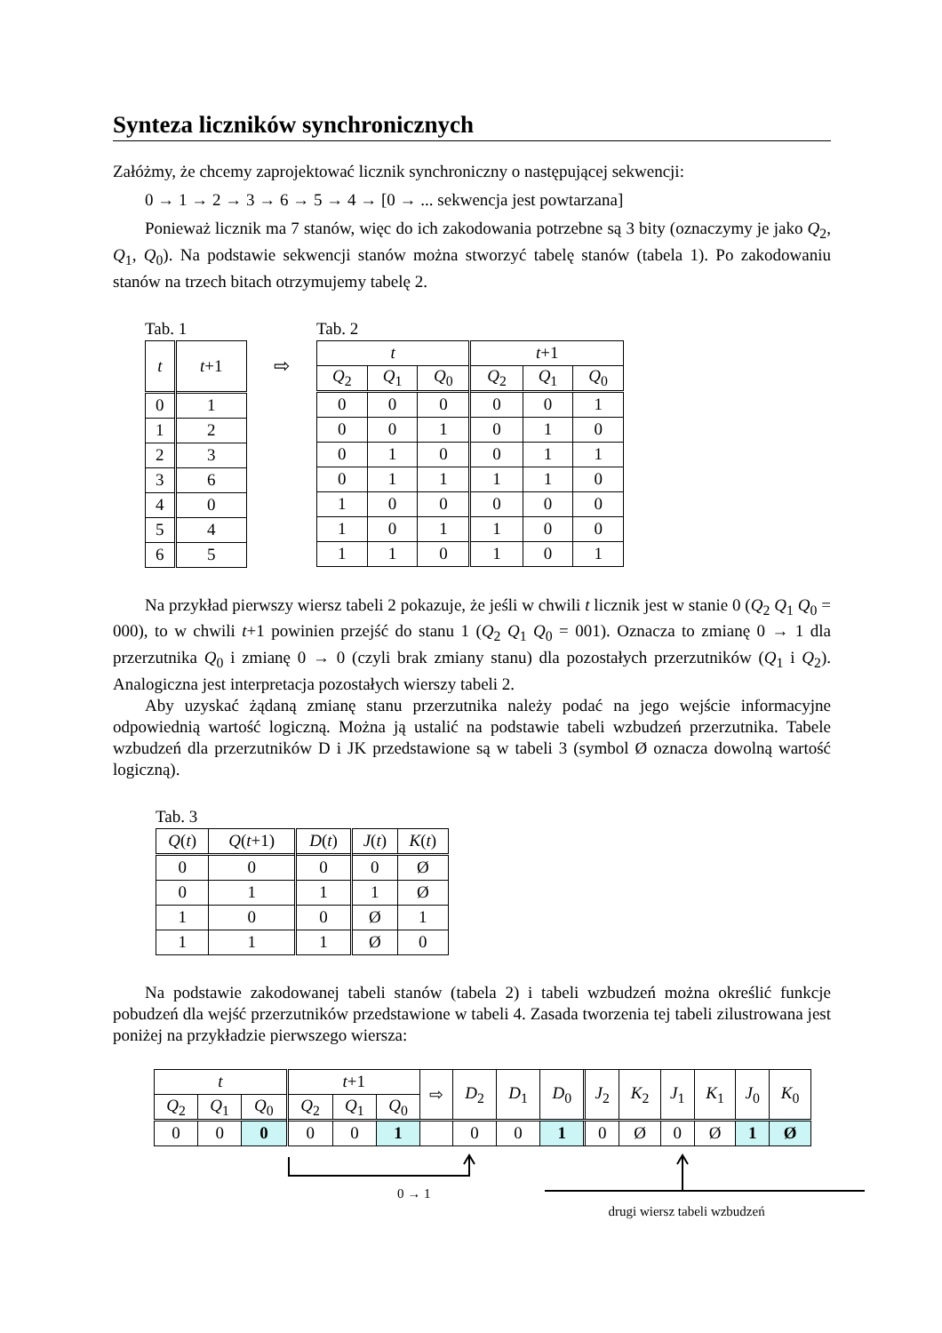Synteza liczników synchronicznych
Załóżmy, że chcemy zaprojektować licznik synchroniczny o następującej sekwencji:
0 → 1 → 2 → 3 → 6 → 5 → 4 → [0 → ... sekwencja jest powtarzana]
Ponieważ licznik ma 7 stanów, więc do ich zakodowania potrzebne są 3 bity (oznaczymy je jako Q<sub>2</sub>, Q<sub>1</sub>, Q<sub>0</sub>). Na podstawie sekwencji stanów można stworzyć tabelę stanów (tabela 1). Po zakodowaniu stanów na trzech bitach otrzymujemy tabelę 2.
Tab. 1
| t | t +1 |
| --- | --- |
| 0 | 1 |
| 1 | 2 |
| 2 | 3 |
| 3 | 6 |
| 4 | 0 |
| 5 | 4 |
| 6 | 5 |
⇨
Tab. 2
| t | | | t +1 | | |
| --- | --- | --- | --- | --- | --- |
| Q<sub>2</sub> | Q<sub>1</sub> | Q<sub>0</sub> | Q<sub>2</sub> | Q<sub>1</sub> | Q<sub>0</sub> |
| 0 | 0 | 0 | 0 | 0 | 1 |
| 0 | 0 | 1 | 0 | 1 | 0 |
| 0 | 1 | 0 | 0 | 1 | 1 |
| 0 | 1 | 1 | 1 | 1 | 0 |
| 1 | 0 | 0 | 0 | 0 | 0 |
| 1 | 0 | 1 | 1 | 0 | 0 |
| 1 | 1 | 0 | 1 | 0 | 1 |
Na przykład pierwszy wiersz tabeli 2 pokazuje, że jeśli w chwili t licznik jest w stanie 0 (Q<sub>2</sub> Q<sub>1</sub> Q<sub>0</sub> = 000), to w chwili t+1 powinien przejść do stanu 1 (Q<sub>2</sub> Q<sub>1</sub> Q<sub>0</sub> = 001). Oznacza to zmianę 0 → 1 dla przerzutnika Q<sub>0</sub> i zmianę 0 → 0 (czyli brak zmiany stanu) dla pozostałych przerzutników (Q<sub>1</sub> i Q<sub>2</sub>). Analogiczna jest interpretacja pozostałych wierszy tabeli 2.
Aby uzyskać żądaną zmianę stanu przerzutnika należy podać na jego wejście informacyjne odpowiednią wartość logiczną. Można ją ustalić na podstawie tabeli wzbudzeń przerzutnika. Tabele wzbudzeń dla przerzutników D i JK przedstawione są w tabeli 3 (symbol Ø oznacza dowolną wartość logiczną).
Tab. 3
| Q ( t ) | Q ( t +1) | D ( t ) | J ( t ) | K ( t ) |
| --- | --- | --- | --- | --- |
| 0 | 0 | 0 | 0 | Ø |
| 0 | 1 | 1 | 1 | Ø |
| 1 | 0 | 0 | Ø | 1 |
| 1 | 1 | 1 | Ø | 0 |
Na podstawie zakodowanej tabeli stanów (tabela 2) i tabeli wzbudzeń można określić funkcje pobudzeń dla wejść przerzutników przedstawione w tabeli 4. Zasada tworzenia tej tabeli zilustrowana jest poniżej na przykładzie pierwszego wiersza:
| t | | | t +1 | | | ⇨ | D<sub>2</sub> | D<sub>1</sub> | D<sub>0</sub> | | J<sub>2</sub> | K<sub>2</sub> | J<sub>1</sub> | K<sub>1</sub> | J<sub>0</sub> | K<sub>0</sub> |
| --- | --- | --- | --- | --- | --- | --- | --- | --- | --- | --- | --- | --- | --- | --- | --- | --- |
| Q<sub>2</sub> | Q<sub>1</sub> | Q<sub>0</sub> | Q<sub>2</sub> | Q<sub>1</sub> | Q<sub>0</sub> | | | | | | | | | | | |
| 0 | 0 | 0 | 0 | 0 | 1 | | 0 | 0 | 1 | | 0 | Ø | 0 | Ø | 1 | Ø |
0 → 1 drugi wiersz tabeli wzbudzeń